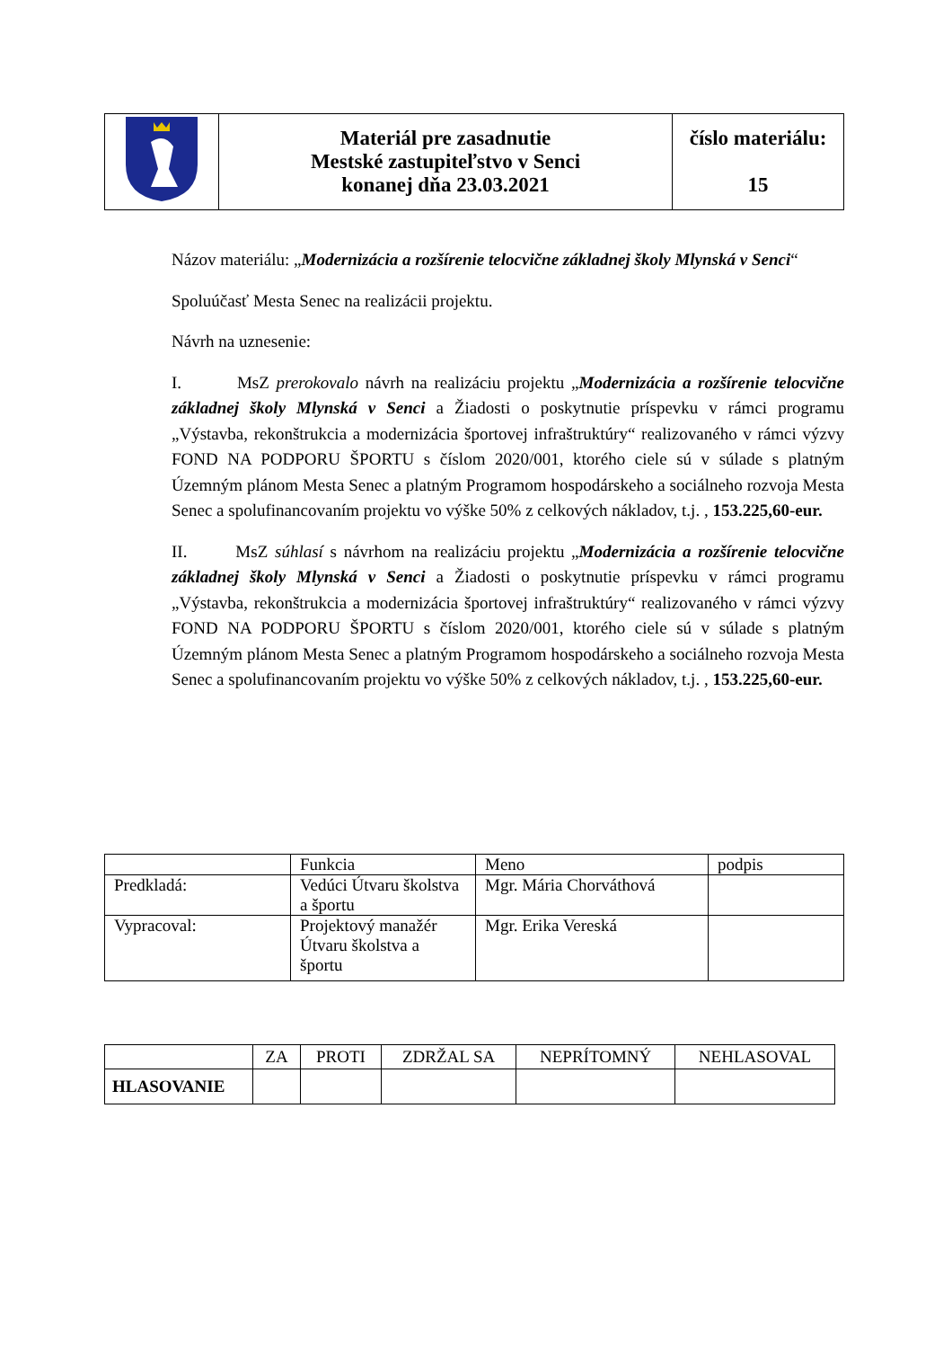| | Materiál pre zasadnutie Mestské zastupiteľstvo v Senci konanej dňa 23.03.2021 | číslo materiálu: 15 |
Názov materiálu: „Modernizácia a rozšírenie telocvične základnej školy Mlynská v Senci“
Spoluúčasť Mesta Senec na realizácii projektu.
Návrh na uznesenie:
I. MsZ prerokovalo návrh na realizáciu projektu „Modernizácia a rozšírenie telocvične základnej školy Mlynská v Senci a Žiadosti o poskytnutie príspevku v rámci programu „Výstavba, rekonštrukcia a modernizácia športovej infraštruktúry“ realizovaného v rámci výzvy FOND NA PODPORU ŠPORTU s číslom 2020/001, ktorého ciele sú v súlade s platným Územným plánom Mesta Senec a platným Programom hospodárskeho a sociálneho rozvoja Mesta Senec a spolufinancovaním projektu vo výške 50% z celkových nákladov, t.j. , 153.225,60-eur.
II. MsZ súhlasí s návrhom na realizáciu projektu „Modernizácia a rozšírenie telocvične základnej školy Mlynská v Senci a Žiadosti o poskytnutie príspevku v rámci programu „Výstavba, rekonštrukcia a modernizácia športovej infraštruktúry“ realizovaného v rámci výzvy FOND NA PODPORU ŠPORTU s číslom 2020/001, ktorého ciele sú v súlade s platným Územným plánom Mesta Senec a platným Programom hospodárskeho a sociálneho rozvoja Mesta Senec a spolufinancovaním projektu vo výške 50% z celkových nákladov, t.j. , 153.225,60-eur.
| | Funkcia | Meno | podpis |
| Predkladá: | Vedúci Útvaru školstva a športu | Mgr. Mária Chorváthová | |
| Vypracoval: | Projektový manažér Útvaru školstva a športu | Mgr. Erika Vereská | |
| | ZA | PROTI | ZDRŽAL SA | NEPRÍTOMNÝ | NEHLASOVAL |
| --- | --- | --- | --- | --- | --- |
| HLASOVANIE | | | | | |